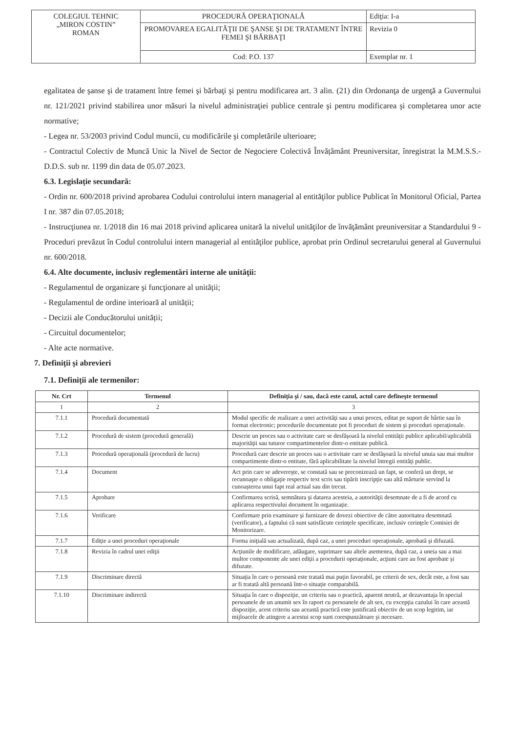| COLEGIUL TEHNIC „MIRON COSTIN” ROMAN | PROCEDURĂ OPERAŢIONALĂ | Ediţia: I-a |
| | PROMOVAREA EGALITĂŢII DE ŞANSE ŞI DE TRATAMENT ÎNTRE FEMEI ŞI BĂRBAŢI | Revizia 0 |
| | Cod: P.O. 137 | Exemplar nr. 1 |
egalitatea de şanse şi de tratament între femei şi bărbaţi şi pentru modificarea art. 3 alin. (21) din Ordonanţa de urgenţă a Guvernului nr. 121/2021 privind stabilirea unor măsuri la nivelul administraţiei publice centrale şi pentru modificarea şi completarea unor acte normative;
- Legea nr. 53/2003 privind Codul muncii, cu modificările şi completările ulterioare;
- Contractul Colectiv de Muncă Unic la Nivel de Sector de Negociere Colectivă Învățământ Preuniversitar, înregistrat la M.M.S.S.-D.D.S. sub nr. 1199 din data de 05.07.2023.
6.3. Legislaţie secundară:
- Ordin nr. 600/2018 privind aprobarea Codului controlului intern managerial al entităţilor publice Publicat în Monitorul Oficial, Partea I nr. 387 din 07.05.2018;
- Instrucţiunea nr. 1/2018 din 16 mai 2018 privind aplicarea unitară la nivelul unităţilor de învăţământ preuniversitar a Standardului 9 - Proceduri prevăzut în Codul controlului intern managerial al entităţilor publice, aprobat prin Ordinul secretarului general al Guvernului nr. 600/2018.
6.4. Alte documente, inclusiv reglementări interne ale unităţii:
- Regulamentul de organizare şi funcţionare al unității;
- Regulamentul de ordine interioară al unității;
- Decizii ale Conducătorului unității;
- Circuitul documentelor;
- Alte acte normative.
7. Definiţii şi abrevieri
7.1. Definiţii ale termenilor:
| Nr. Crt | Termenul | Definiţia şi / sau, dacă este cazul, actul care defineşte termenul |
| --- | --- | --- |
| 1 | 2 | 3 |
| 7.1.1 | Procedură documentată | Modul specific de realizare a unei activităţi sau a unui proces, editat pe suport de hârtie sau în format electronic; procedurile documentate pot fi proceduri de sistem şi proceduri operaţionale. |
| 7.1.2 | Procedură de sistem (procedură generală) | Descrie un proces sau o activitate care se desfăşoară la nivelul entităţii publice aplicabil/aplicabilă majorităţii sau tuturor compartimentelor dintr-o entitate publică. |
| 7.1.3 | Procedură operaţională (procedură de lucru) | Procedură care descrie un proces sau o activitate care se desfăşoară la nivelul unuia sau mai multor compartimente dintr-o entitate, fără aplicabilitate la nivelul întregii entităţi public. |
| 7.1.4 | Document | Act prin care se adevereşte, se constată sau se preconizează un fapt, se conferă un drept, se recunoaşte o obligaţie respectiv text scris sau tipărit inscripţie sau altă mărturie servind la cunoaşterea unui fapt real actual sau din trecut. |
| 7.1.5 | Aprobare | Confirmarea scrisă, semnătura şi datarea acesteia, a autorităţii desemnate de a fi de acord cu aplicarea respectivului document în organizaţie. |
| 7.1.6 | Verificare | Confirmare prin examinare şi furnizare de dovezi obiective de către autoritatea desemnată (verificator), a faptului că sunt satisfăcute cerinţele specificate, inclusiv cerinţele Comisiei de Monitorizare. |
| 7.1.7 | Ediţie a unei proceduri operaţionale | Forma iniţială sau actualizată, după caz, a unei proceduri operaţionale, aprobată şi difuzată. |
| 7.1.8 | Revizia în cadrul unei ediţii | Acţiunile de modificare, adăugare, suprimare sau altele asemenea, după caz, a uneia sau a mai multor componente ale unei ediţii a procedurii operaţionale, acţiuni care au fost aprobate şi difuzate. |
| 7.1.9 | Discriminare directă | Situaţia în care o persoană este tratată mai puţin favorabil, pe criterii de sex, decât este, a fost sau ar fi tratată altă persoană într-o situaţie comparabilă. |
| 7.1.10 | Discriminare indirectă | Situaţia în care o dispoziţie, un criteriu sau o practică, aparent neutră, ar dezavantaja în special persoanele de un anumit sex în raport cu persoanele de alt sex, cu excepţia cazului în care această dispoziţie, acest criteriu sau această practică este justificată obiectiv de un scop legitim, iar mijloacele de atingere a acestui scop sunt corespunzătoare şi necesare. |